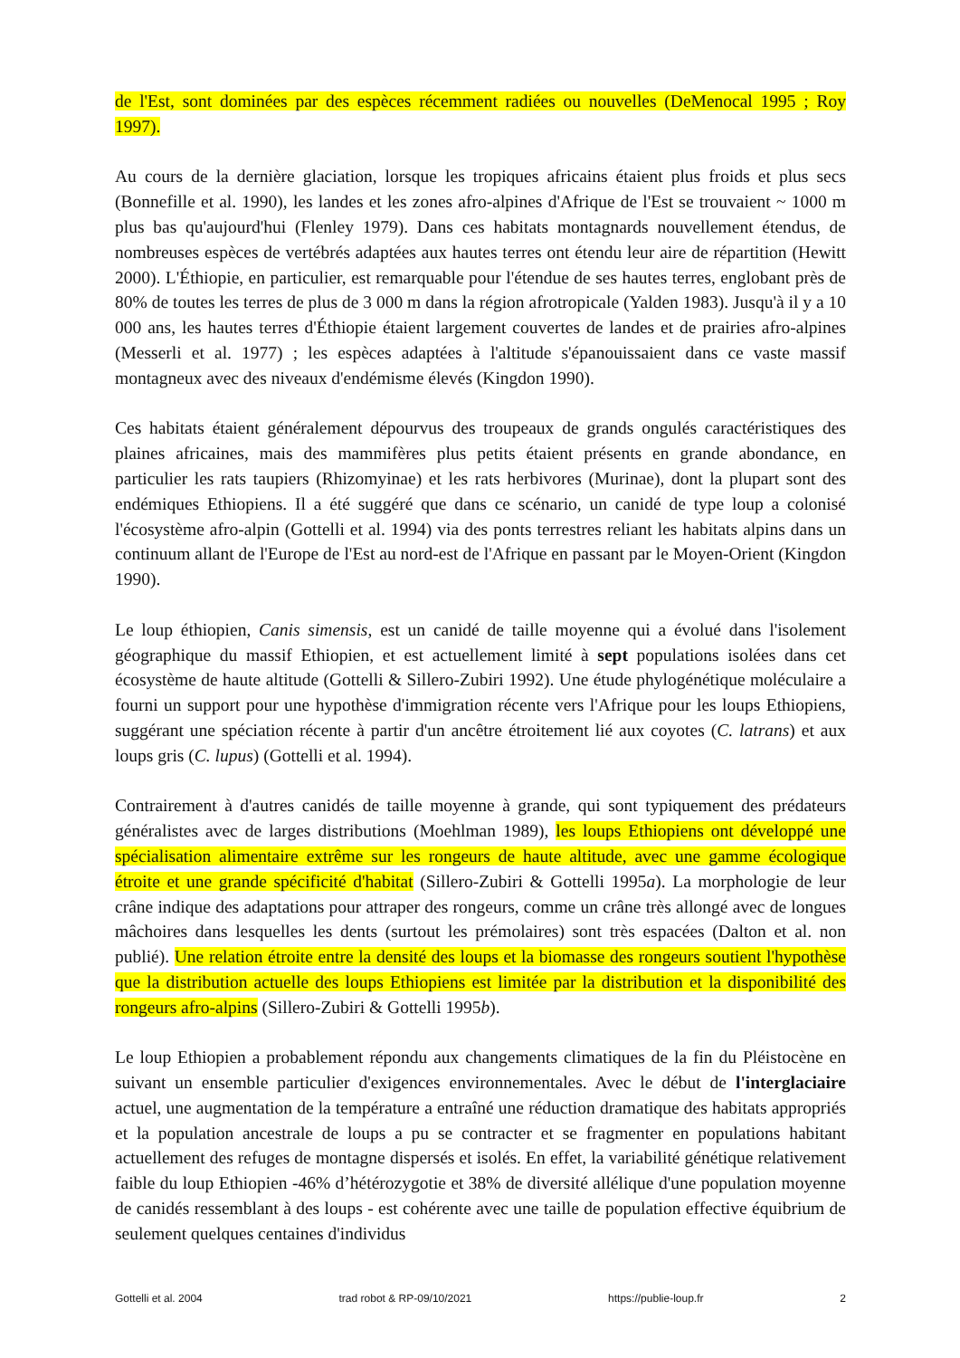de l'Est, sont dominées par des espèces récemment radiées ou nouvelles (DeMenocal 1995 ; Roy 1997).
Au cours de la dernière glaciation, lorsque les tropiques africains étaient plus froids et plus secs (Bonnefille et al. 1990), les landes et les zones afro-alpines d'Afrique de l'Est se trouvaient ~ 1000 m plus bas qu'aujourd'hui (Flenley 1979). Dans ces habitats montagnards nouvellement étendus, de nombreuses espèces de vertébrés adaptées aux hautes terres ont étendu leur aire de répartition (Hewitt 2000). L'Éthiopie, en particulier, est remarquable pour l'étendue de ses hautes terres, englobant près de 80% de toutes les terres de plus de 3 000 m dans la région afrotropicale (Yalden 1983). Jusqu'à il y a 10 000 ans, les hautes terres d'Éthiopie étaient largement couvertes de landes et de prairies afro-alpines (Messerli et al. 1977) ; les espèces adaptées à l'altitude s'épanouissaient dans ce vaste massif montagneux avec des niveaux d'endémisme élevés (Kingdon 1990).
Ces habitats étaient généralement dépourvus des troupeaux de grands ongulés caractéristiques des plaines africaines, mais des mammifères plus petits étaient présents en grande abondance, en particulier les rats taupiers (Rhizomyinae) et les rats herbivores (Murinae), dont la plupart sont des endémiques Ethiopiens. Il a été suggéré que dans ce scénario, un canidé de type loup a colonisé l'écosystème afro-alpin (Gottelli et al. 1994) via des ponts terrestres reliant les habitats alpins dans un continuum allant de l'Europe de l'Est au nord-est de l'Afrique en passant par le Moyen-Orient (Kingdon 1990).
Le loup éthiopien, Canis simensis, est un canidé de taille moyenne qui a évolué dans l'isolement géographique du massif Ethiopien, et est actuellement limité à sept populations isolées dans cet écosystème de haute altitude (Gottelli & Sillero-Zubiri 1992). Une étude phylogénétique moléculaire a fourni un support pour une hypothèse d'immigration récente vers l'Afrique pour les loups Ethiopiens, suggérant une spéciation récente à partir d'un ancêtre étroitement lié aux coyotes (C. latrans) et aux loups gris (C. lupus) (Gottelli et al. 1994).
Contrairement à d'autres canidés de taille moyenne à grande, qui sont typiquement des prédateurs généralistes avec de larges distributions (Moehlman 1989), les loups Ethiopiens ont développé une spécialisation alimentaire extrême sur les rongeurs de haute altitude, avec une gamme écologique étroite et une grande spécificité d'habitat (Sillero-Zubiri & Gottelli 1995a). La morphologie de leur crâne indique des adaptations pour attraper des rongeurs, comme un crâne très allongé avec de longues mâchoires dans lesquelles les dents (surtout les prémolaires) sont très espacées (Dalton et al. non publié). Une relation étroite entre la densité des loups et la biomasse des rongeurs soutient l'hypothèse que la distribution actuelle des loups Ethiopiens est limitée par la distribution et la disponibilité des rongeurs afro-alpins (Sillero-Zubiri & Gottelli 1995b).
Le loup Ethiopien a probablement répondu aux changements climatiques de la fin du Pléistocène en suivant un ensemble particulier d'exigences environnementales. Avec le début de l'interglaciaire actuel, une augmentation de la température a entraîné une réduction dramatique des habitats appropriés et la population ancestrale de loups a pu se contracter et se fragmenter en populations habitant actuellement des refuges de montagne dispersés et isolés. En effet, la variabilité génétique relativement faible du loup Ethiopien -46% d’hétérozygotie et 38% de diversité allélique d'une population moyenne de canidés ressemblant à des loups - est cohérente avec une taille de population effective équibrium de seulement quelques centaines d'individus
Gottelli et al. 2004 trad robot & RP-09/10/2021 https://publie-loup.fr 2